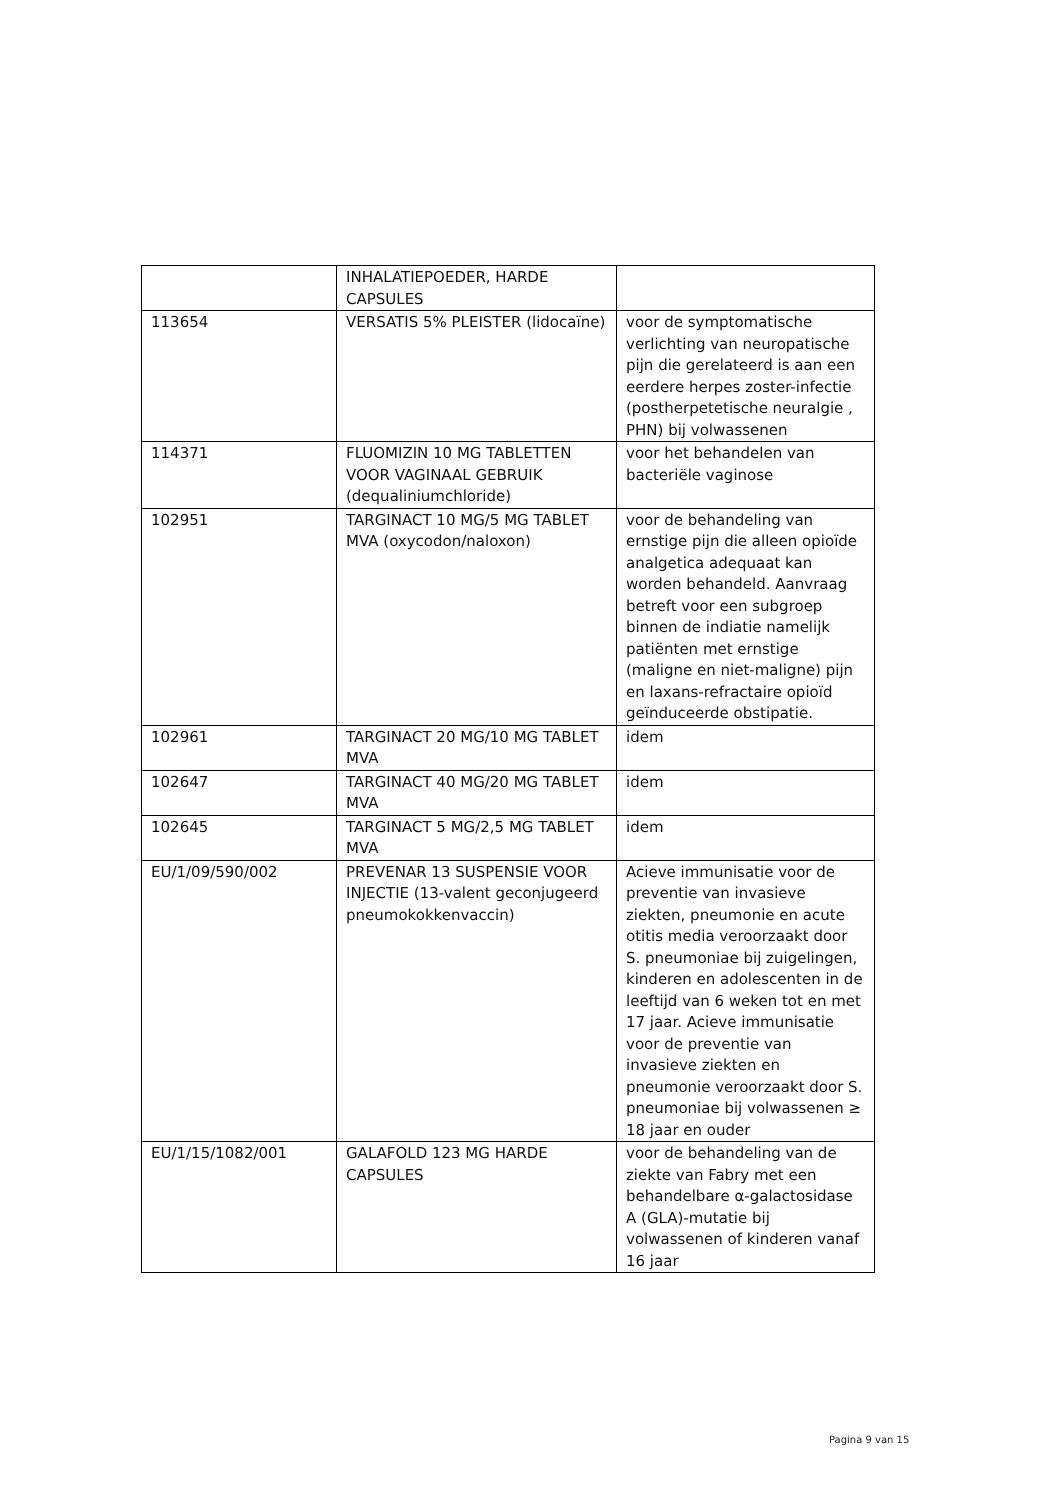| | INHALATIEPOEDER, HARDE CAPSULES | |
| 113654 | VERSATIS 5% PLEISTER (lidocaïne) | voor de symptomatische verlichting van neuropatische pijn die gerelateerd is aan een eerdere herpes zoster-infectie (postherpetetische neuralgie , PHN) bij volwassenen |
| 114371 | FLUOMIZIN 10 MG TABLETTEN VOOR VAGINAAL GEBRUIK (dequaliniumchloride) | voor het behandelen van bacteriële vaginose |
| 102951 | TARGINACT 10 MG/5 MG TABLET MVA (oxycodon/naloxon) | voor de behandeling van ernstige pijn die alleen opioïde analgetica adequaat kan worden behandeld. Aanvraag betreft voor een subgroep binnen de indiatie namelijk patiënten met ernstige (maligne en niet-maligne) pijn en laxans-refractaire opioïd geïnduceerde obstipatie. |
| 102961 | TARGINACT 20 MG/10 MG TABLET MVA | idem |
| 102647 | TARGINACT 40 MG/20 MG TABLET MVA | idem |
| 102645 | TARGINACT 5 MG/2,5 MG TABLET MVA | idem |
| EU/1/09/590/002 | PREVENAR 13 SUSPENSIE VOOR INJECTIE (13-valent geconjugeerd pneumokokkenvaccin) | Acieve immunisatie voor de preventie van invasieve ziekten, pneumonie en acute otitis media veroorzaakt door S. pneumoniae bij zuigelingen, kinderen en adolescenten in de leeftijd van 6 weken tot en met 17 jaar. Acieve immunisatie voor de preventie van invasieve ziekten en pneumonie veroorzaakt door S. pneumoniae bij volwassenen ≥ 18 jaar en ouder |
| EU/1/15/1082/001 | GALAFOLD 123 MG HARDE CAPSULES | voor de behandeling van de ziekte van Fabry met een behandelbare α-galactosidase A (GLA)-mutatie bij volwassenen of kinderen vanaf 16 jaar |
Pagina 9 van 15